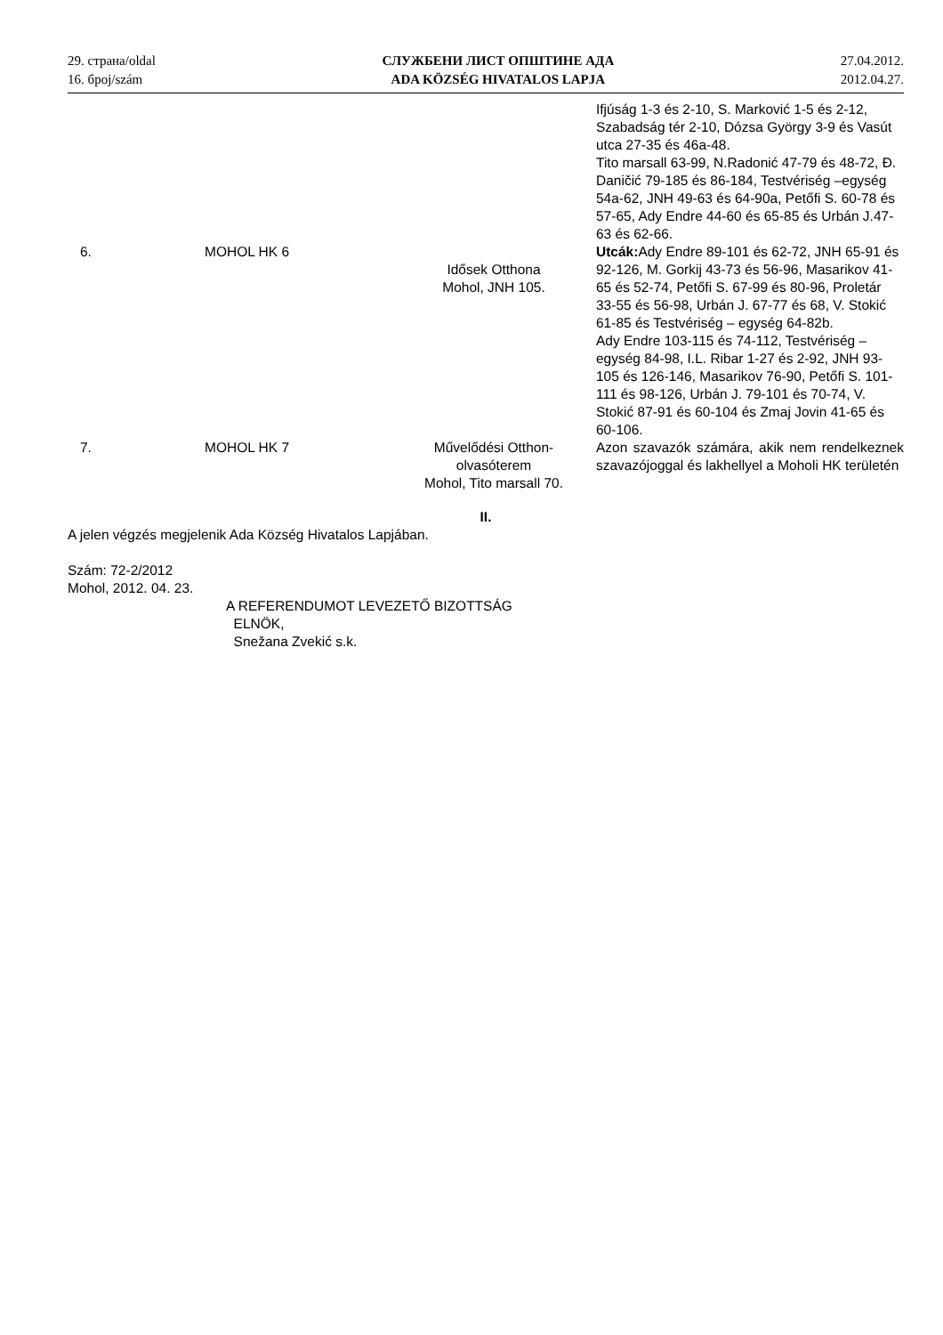29. страна/oldal
16. број/szám
СЛУЖБЕНИ ЛИСТ ОПШТИНЕ АДА
ADA KÖZSÉG HIVATALOS LAPJA
27.04.2012.
2012.04.27.
| | | | Ifjúság 1-3 és 2-10, S. Marković 1-5 és 2-12, Szabadság tér 2-10, Dózsa György 3-9 és Vasút utca 27-35 és 46a-48. Tito marsall 63-99, N.Radonić 47-79 és 48-72, Đ. Daničić 79-185 és 86-184, Testvériség –egység 54a-62, JNH 49-63 és 64-90a, Petőfi S. 60-78 és 57-65, Ady Endre 44-60 és 65-85 és Urbán J.47-63 és 62-66. |
| 6. | MOHOL HK 6 | Idősek Otthona Mohol, JNH 105. | Utcák: Ady Endre 89-101 és 62-72, JNH 65-91 és 92-126, M. Gorkij 43-73 és 56-96, Masarikov 41-65 és 52-74, Petőfi S. 67-99 és 80-96, Proletár 33-55 és 56-98, Urbán J. 67-77 és 68, V. Stokić 61-85 és Testvériség – egység 64-82b. Ady Endre 103-115 és 74-112, Testvériség – egység 84-98, I.L. Ribar 1-27 és 2-92, JNH 93-105 és 126-146, Masarikov 76-90, Petőfi S. 101-111 és 98-126, Urbán J. 79-101 és 70-74, V. Stokić 87-91 és 60-104 és Zmaj Jovin 41-65 és 60-106. |
| 7. | MOHOL HK 7 | Művelődési Otthon- olvasóterem Mohol, Tito marsall 70. | Azon szavazók számára, akik nem rendelkeznek szavazójoggal és lakhellyel a Moholi HK területén |
II.
A jelen végzés megjelenik Ada Község Hivatalos Lapjában.
Szám: 72-2/2012
Mohol, 2012. 04. 23.
A REFERENDUMOT LEVEZETŐ BIZOTTSÁG
ELNÖK,
Snežana Zvekić s.k.